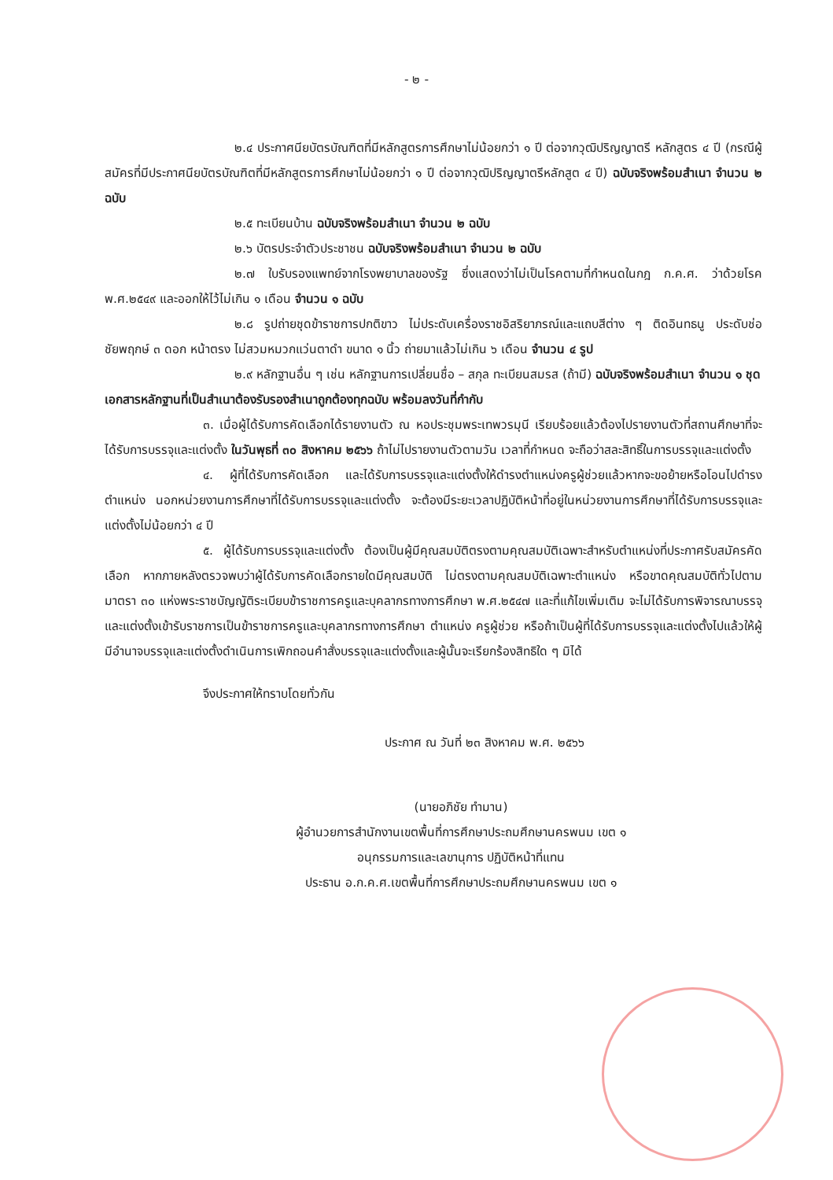- ๒ -
๒.๔ ประกาศนียบัตรบัณฑิตที่มีหลักสูตรการศึกษาไม่น้อยกว่า ๑ ปี ต่อจากวุฒิปริญญาตรี หลักสูตร ๔ ปี (กรณีผู้สมัครที่มีประกาศนียบัตรบัณฑิตที่มีหลักสูตรการศึกษาไม่น้อยกว่า ๑ ปี ต่อจากวุฒิปริญญาตรีหลักสูต ๔ ปี) ฉบับจริงพร้อมสำเนา จำนวน ๒ ฉบับ
๒.๕ ทะเบียนบ้าน ฉบับจริงพร้อมสำเนา จำนวน ๒ ฉบับ
๒.๖ บัตรประจำตัวประชาชน ฉบับจริงพร้อมสำเนา จำนวน ๒ ฉบับ
๒.๗ ใบรับรองแพทย์จากโรงพยาบาลของรัฐ ซึ่งแสดงว่าไม่เป็นโรคตามที่กำหนดในกฎ ก.ค.ศ. ว่าด้วยโรค พ.ศ.๒๕๔๙ และออกให้ไว้ไม่เกิน ๑ เดือน จำนวน ๑ ฉบับ
๒.๘ รูปถ่ายชุดข้าราชการปกติขาว ไม่ประดับเครื่องราชอิสริยาภรณ์และแถบสีต่าง ๆ ติดอินทธนู ประดับช่อชัยพฤกษ์ ๓ ดอก หน้าตรง ไม่สวมหมวกแว่นตาดำ ขนาด ๑ นิ้ว ถ่ายมาแล้วไม่เกิน ๖ เดือน จำนวน ๔ รูป
๒.๙ หลักฐานอื่น ๆ เช่น หลักฐานการเปลี่ยนชื่อ – สกุล ทะเบียนสมรส (ถ้ามี) ฉบับจริงพร้อมสำเนา จำนวน ๑ ชุด
เอกสารหลักฐานที่เป็นสำเนาต้องรับรองสำเนาถูกต้องทุกฉบับ พร้อมลงวันที่กำกับ
๓. เมื่อผู้ได้รับการคัดเลือกได้รายงานตัว ณ หอประชุมพระเทพวรมุนี เรียบร้อยแล้วต้องไปรายงานตัวที่สถานศึกษาที่จะได้รับการบรรจุและแต่งตั้ง ในวันพุธที่ ๓๐ สิงหาคม ๒๕๖๖ ถ้าไม่ไปรายงานตัวตามวัน เวลาที่กำหนด จะถือว่าสละสิทธิ์ในการบรรจุและแต่งตั้ง
๔. ผู้ที่ได้รับการคัดเลือก และได้รับการบรรจุและแต่งตั้งให้ดำรงตำแหน่งครูผู้ช่วยแล้วหากจะขอย้ายหรือโอนไปดำรงตำแหน่ง นอกหน่วยงานการศึกษาที่ได้รับการบรรจุและแต่งตั้ง จะต้องมีระยะเวลาปฏิบัติหน้าที่อยู่ในหน่วยงานการศึกษาที่ได้รับการบรรจุและแต่งตั้งไม่น้อยกว่า ๔ ปี
๕. ผู้ได้รับการบรรจุและแต่งตั้ง ต้องเป็นผู้มีคุณสมบัติตรงตามคุณสมบัติเฉพาะสำหรับตำแหน่งที่ประกาศรับสมัครคัดเลือก หากภายหลังตรวจพบว่าผู้ได้รับการคัดเลือกรายใดมีคุณสมบัติ ไม่ตรงตามคุณสมบัติเฉพาะตำแหน่ง หรือขาดคุณสมบัติทั่วไปตามมาตรา ๓๐ แห่งพระราชบัญญัติระเบียบข้าราชการครูและบุคลากรทางการศึกษา พ.ศ.๒๕๔๗ และที่แก้ไขเพิ่มเติม จะไม่ได้รับการพิจารณาบรรจุและแต่งตั้งเข้ารับราชการเป็นข้าราชการครูและบุคลากรทางการศึกษา ตำแหน่ง ครูผู้ช่วย หรือถ้าเป็นผู้ที่ได้รับการบรรจุและแต่งตั้งไปแล้วให้ผู้มีอำนาจบรรจุและแต่งตั้งดำเนินการเพิกถอนคำสั่งบรรจุและแต่งตั้งและผู้นั้นจะเรียกร้องสิทธิใด ๆ มิได้
จึงประกาศให้ทราบโดยทั่วกัน
ประกาศ ณ วันที่ ๒๓ สิงหาคม พ.ศ. ๒๕๖๖
(นายอภิชัย ทำมาน)
ผู้อำนวยการสำนักงานเขตพื้นที่การศึกษาประถมศึกษานครพนม เขต ๑
อนุกรรมการและเลขานุการ ปฏิบัติหน้าที่แทน
ประธาน อ.ก.ค.ศ.เขตพื้นที่การศึกษาประถมศึกษานครพนม เขต ๑